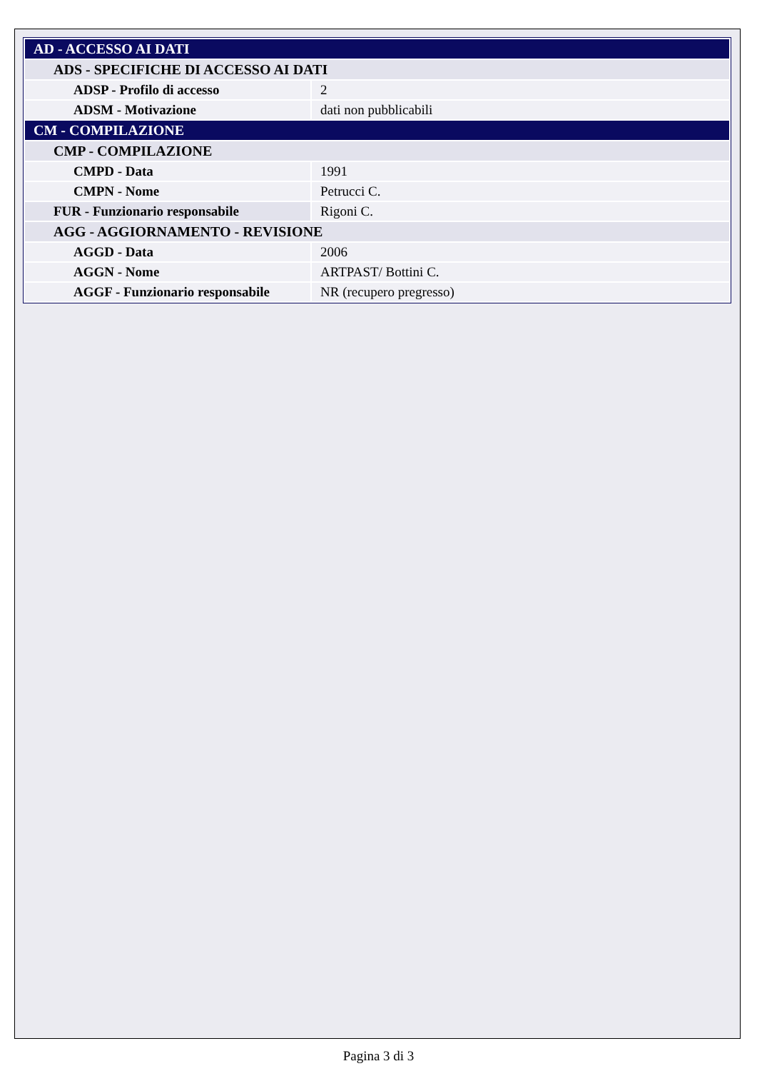| AD - ACCESSO AI DATI | |
| ADS - SPECIFICHE DI ACCESSO AI DATI | |
| ADSP - Profilo di accesso | 2 |
| ADSM - Motivazione | dati non pubblicabili |
| CM - COMPILAZIONE | |
| CMP - COMPILAZIONE | |
| CMPD - Data | 1991 |
| CMPN - Nome | Petrucci C. |
| FUR - Funzionario responsabile | Rigoni C. |
| AGG - AGGIORNAMENTO - REVISIONE | |
| AGGD - Data | 2006 |
| AGGN - Nome | ARTPAST/ Bottini C. |
| AGGF - Funzionario responsabile | NR (recupero pregresso) |
Pagina 3 di 3